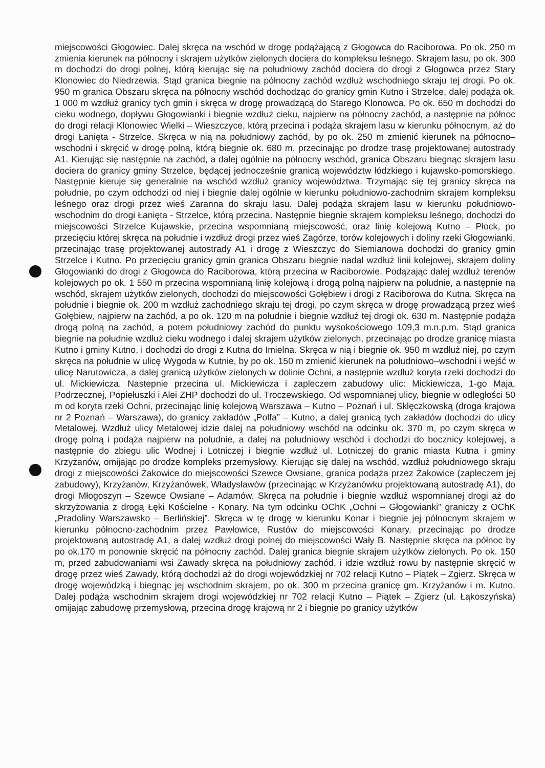miejscowości Głogowiec. Dalej skręca na wschód w drogę podążającą z Głogowca do Raciborowa. Po ok. 250 m zmienia kierunek na północny i skrajem użytków zielonych dociera do kompleksu leśnego. Skrajem lasu, po ok. 300 m dochodzi do drogi polnej, którą kierując się na południowy zachód dociera do drogi z Głogowca przez Stary Klonowiec do Niedrzewia. Stąd granica biegnie na północny zachód wzdłuż wschodniego skraju tej drogi. Po ok. 950 m granica Obszaru skręca na północny wschód dochodząc do granicy gmin Kutno i Strzelce, dalej podąża ok. 1 000 m wzdłuż granicy tych gmin i skręca w drogę prowadzącą do Starego Klonowca. Po ok. 650 m dochodzi do cieku wodnego, dopływu Głogowianki i biegnie wzdłuż cieku, najpierw na północny zachód, a następnie na północ do drogi relacji Klonowiec Wielki – Wieszczyce, którą przecina i podąża skrajem lasu w kierunku północnym, aż do drogi Łanięta - Strzelce. Skręca w nią na południowy zachód, by po ok. 250 m zmienić kierunek na północno–wschodni i skręcić w drogę polną, którą biegnie ok. 680 m, przecinając po drodze trasę projektowanej autostrady A1. Kierując się następnie na zachód, a dalej ogólnie na północny wschód, granica Obszaru biegnąc skrajem lasu dociera do granicy gminy Strzelce, będącej jednocześnie granicą województw łódzkiego i kujawsko-pomorskiego. Następnie kieruje się generalnie na wschód wzdłuż granicy województwa. Trzymając się tej granicy skręca na południe, po czym odchodzi od niej i biegnie dalej ogólnie w kierunku południowo-zachodnim skrajem kompleksu leśnego oraz drogi przez wieś Zaranna do skraju lasu. Dalej podąża skrajem lasu w kierunku południowo-wschodnim do drogi Łanięta - Strzelce, którą przecina. Następnie biegnie skrajem kompleksu leśnego, dochodzi do miejscowości Strzelce Kujawskie, przecina wspomnianą miejscowość, oraz linię kolejową Kutno – Płock, po przecięciu której skręca na południe i wzdłuż drogi przez wieś Zagórze, torów kolejowych i doliny rzeki Głogowianki, przecinając trasę projektowanej autostrady A1 i drogę z Wieszczyc do Siemianowa dochodzi do granicy gmin Strzelce i Kutno. Po przecięciu granicy gmin granica Obszaru biegnie nadal wzdłuż linii kolejowej, skrajem doliny Głogowianki do drogi z Głogowca do Raciborowa, którą przecina w Raciborowie. Podązając dalej wzdłuż terenów kolejowych po ok. 1 550 m przecina wspomnianą linię kolejową i drogą polną najpierw na południe, a następnie na wschód, skrajem użytków zielonych, dochodzi do miejscowości Gołębiew i drogi z Raciborowa do Kutna. Skręca na południe i biegnie ok. 200 m wzdłuż zachodniego skraju tej drogi, po czym skręca w drogę prowadzącą przez wieś Gołębiew, najpierw na zachód, a po ok. 120 m na południe i biegnie wzdłuż tej drogi ok. 630 m. Następnie podąża drogą polną na zachód, a potem południowy zachód do punktu wysokościowego 109,3 m.n.p.m. Stąd granica biegnie na południe wzdłuż cieku wodnego i dalej skrajem użytków zielonych, przecinając po drodze granicę miasta Kutno i gminy Kutno, i dochodzi do drogi z Kutna do Imielna. Skręca w nią i biegnie ok. 950 m wzdłuż niej, po czym skręca na południe w ulicę Wygoda w Kutnie, by po ok. 150 m zmienić kierunek na południowo–wschodni i wejść w ulicę Narutowicza, a dalej granicą użytków zielonych w dolinie Ochni, a następnie wzdłuż koryta rzeki dochodzi do ul. Mickiewicza. Nastepnie przecina ul. Mickiewicza i zapleczem zabudowy ulic: Mickiewicza, 1-go Maja, Podrzecznej, Popiełuszki i Alei ZHP dochodzi do ul. Troczewskiego. Od wspomnianej ulicy, biegnie w odległości 50 m od koryta rzeki Ochni, przecinając linię kolejową Warszawa – Kutno – Poznań i ul. Sklęczkowską (droga krajowa nr 2 Poznań – Warszawa), do granicy zakładów „Polfa” – Kutno, a dalej granicą tych zakładów dochodzi do ulicy Metalowej. Wzdłuż ulicy Metalowej idzie dalej na południowy wschód na odcinku ok. 370 m, po czym skręca w drogę polną i podąża najpierw na południe, a dalej na południowy wschód i dochodzi do bocznicy kolejowej, a następnie do zbiegu ulic Wodnej i Lotniczej i biegnie wzdłuż ul. Lotniczej do granic miasta Kutna i gminy Krzyżanów, omijając po drodze kompleks przemysłowy. Kierując się dalej na wschód, wzdłuż południowego skraju drogi z miejscowości Żakowice do miejscowości Szewce Owsiane, granica podąża przez Żakowice (zapleczem jej zabudowy), Krzyżanów, Krzyżanówek, Władysławów (przecinając w Krzyżanówku projektowaną autostradę A1), do drogi Młogoszyn – Szewce Owsiane – Adamów. Skręca na południe i biegnie wzdłuż wspomnianej drogi aż do skrzyżowania z drogą Łęki Kościelne - Konary. Na tym odcinku OChK „Ochni – Głogowianki” graniczy z OChK „Pradoliny Warszawsko – Berlińskiej”. Skręca w tę drogę w kierunku Konar i biegnie jej północnym skrajem w kierunku północno-zachodnim przez Pawłowice, Rustów do miejscowości Konary, przecinając po drodze projektowaną autostradę A1, a dalej wzdłuż drogi polnej do miejscowości Wały B. Następnie skręca na północ by po ok.170 m ponownie skręcić na północny zachód. Dalej granica biegnie skrajem użytków zielonych. Po ok. 150 m, przed zabudowaniami wsi Zawady skręca na południowy zachód, i idzie wzdłuż rowu by następnie skręcić w drogę przez wieś Zawady, którą dochodzi aż do drogi wojewódzkiej nr 702 relacji Kutno – Piątek – Zgierz. Skręca w drogę wojewódzką i biegnąc jej wschodnim skrajem, po ok. 300 m przecina granicę gm. Krzyżanów i m. Kutno. Dalej podąża wschodnim skrajem drogi wojewódzkiej nr 702 relacji Kutno – Piątek – Zgierz (ul. Łąkoszyńska) omijając zabudowę przemysłową, przecina drogę krajową nr 2 i biegnie po granicy użytków